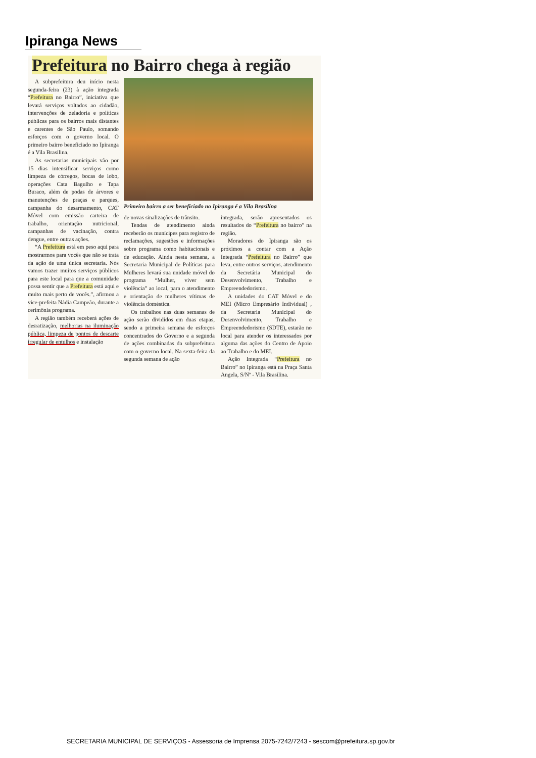Ipiranga News
Prefeitura no Bairro chega à região
A subprefeitura deu início nesta segunda-feira (23) à ação integrada “Prefeitura no Bairro”, iniciativa que levará serviços voltados ao cidadão, intervenções de zeladoria e políticas públicas para os bairros mais distantes e carentes de São Paulo, somando esforços com o governo local. O primeiro bairro beneficiado no Ipiranga é a Vila Brasilina.
As secretarias municipais vão por 15 dias intensificar serviços como limpeza de córregos, bocas de lobo, operações Cata Bagulho e Tapa Buraco, além de podas de árvores e manutenções de praças e parques, campanha do desarmamento, CAT Móvel com emissão carteira de trabalho, orientação nutricional, campanhas de vacinação, contra dengue, entre outras ações.
“A Prefeitura está em peso aqui para mostrarmos para vocês que não se trata da ação de uma única secretaria. Nós vamos trazer muitos serviços públicos para este local para que a comunidade possa sentir que a Prefeitura está aqui e muito mais perto de vocês.”, afirmou a vice-prefeita Nádia Campeão, durante a cerimônia programa.
A região também receberá ações de desratização, melhorias na iluminação pública, limpeza de pontos de descarte irregular de entulhos e instalação
Primeiro bairro a ser beneficiado no Ipiranga é a Vila Brasilina
de novas sinalizações de trânsito.
Tendas de atendimento ainda receberão os munícipes para registro de reclamações, sugestões e informações sobre programa como habitacionais e de educação. Ainda nesta semana, a Secretaria Municipal de Políticas para Mulheres levará sua unidade móvel do programa “Mulher, viver sem violência” ao local, para o atendimento e orientação de mulheres vítimas de violência doméstica.
Os trabalhos nas duas semanas de ação serão divididos em duas etapas, sendo a primeira semana de esforços concentrados do Governo e a segunda de ações combinadas da subprefeitura com o governo local. Na sexta-feira da segunda semana de ação
integrada, serão apresentados os resultados do “Prefeitura no bairro” na região.
Moradores do Ipiranga são os próximos a contar com a Ação Integrada “Prefeitura no Bairro” que leva, entre outros serviços, atendimento da Secretária Municipal do Desenvolvimento, Trabalho e Empreendedorismo.
A unidades do CAT Móvel e do MEI (Micro Empresário Individual) , da Secretaria Municipal do Desenvolvimento, Trabalho e Empreendedorismo (SDTE), estarão no local para atender os interessados por alguma das ações do Centro de Apoio ao Trabalho e do MEI.
Ação Integrada “Prefeitura no Bairro” no Ipiranga está na Praça Santa Angela, S/Nº - Vila Brasilina.
SECRETARIA MUNICIPAL DE SERVIÇOS - Assessoria de Imprensa 2075-7242/7243 - sescom@prefeitura.sp.gov.br